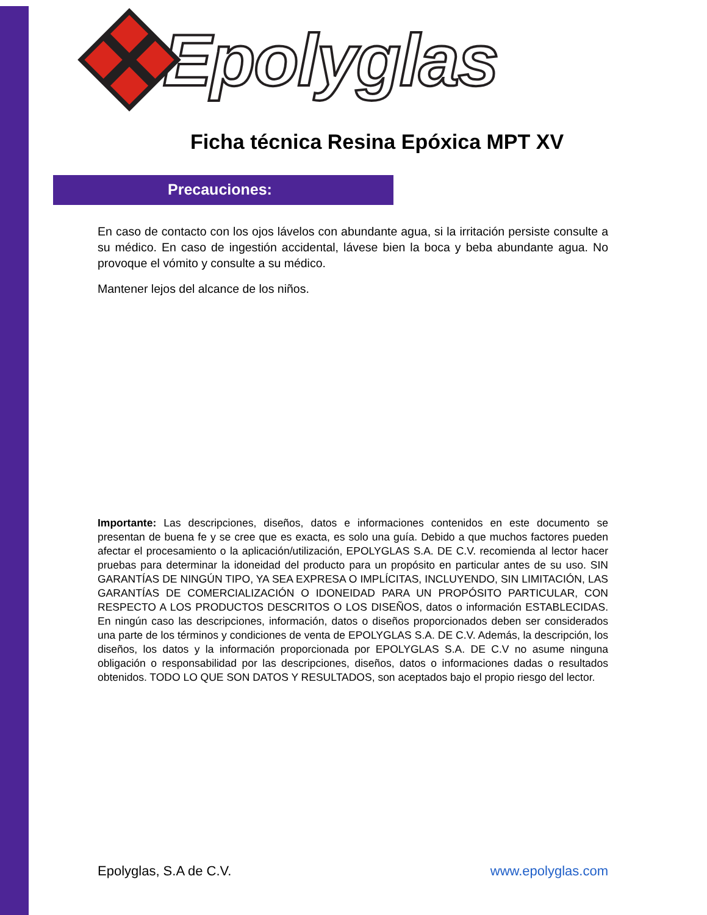Epolyglas
Ficha técnica Resina Epóxica MPT XV
Precauciones:
En caso de contacto con los ojos lávelos con abundante agua, si la irritación persiste consulte a su médico. En caso de ingestión accidental, lávese bien la boca y beba abundante agua. No provoque el vómito y consulte a su médico.
Mantener lejos del alcance de los niños.
Importante: Las descripciones, diseños, datos e informaciones contenidos en este documento se presentan de buena fe y se cree que es exacta, es solo una guía. Debido a que muchos factores pueden afectar el procesamiento o la aplicación/utilización, EPOLYGLAS S.A. DE C.V. recomienda al lector hacer pruebas para determinar la idoneidad del producto para un propósito en particular antes de su uso. SIN GARANTÍAS DE NINGÚN TIPO, YA SEA EXPRESA O IMPLÍCITAS, INCLUYENDO, SIN LIMITACIÓN, LAS GARANTÍAS DE COMERCIALIZACIÓN O IDONEIDAD PARA UN PROPÓSITO PARTICULAR, CON RESPECTO A LOS PRODUCTOS DESCRITOS O LOS DISEÑOS, datos o información ESTABLECIDAS. En ningún caso las descripciones, información, datos o diseños proporcionados deben ser considerados una parte de los términos y condiciones de venta de EPOLYGLAS S.A. DE C.V. Además, la descripción, los diseños, los datos y la información proporcionada por EPOLYGLAS S.A. DE C.V no asume ninguna obligación o responsabilidad por las descripciones, diseños, datos o informaciones dadas o resultados obtenidos. TODO LO QUE SON DATOS Y RESULTADOS, son aceptados bajo el propio riesgo del lector.
Epolyglas, S.A de C.V. www.epolyglas.com